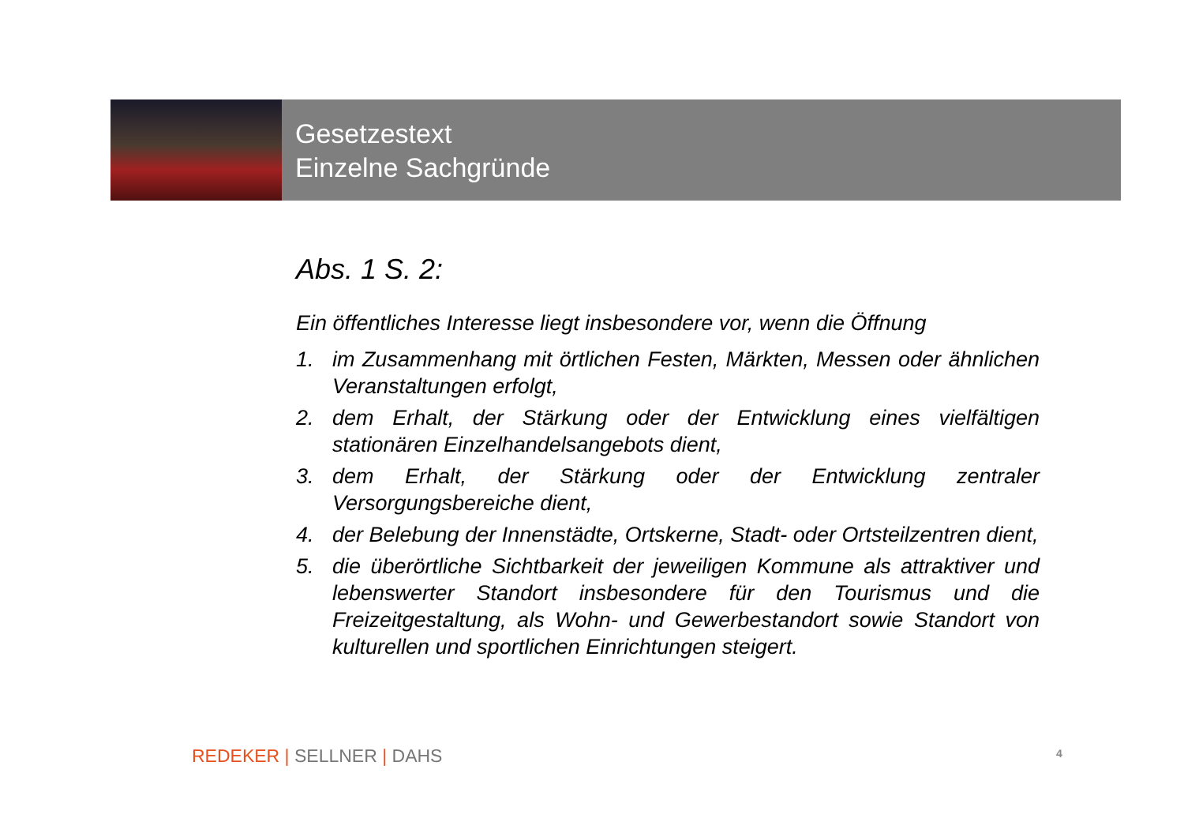Gesetzestext
Einzelne Sachgründe
Abs. 1 S. 2:
Ein öffentliches Interesse liegt insbesondere vor, wenn die Öffnung
1. im Zusammenhang mit örtlichen Festen, Märkten, Messen oder ähnlichen Veranstaltungen erfolgt,
2. dem Erhalt, der Stärkung oder der Entwicklung eines vielfältigen stationären Einzelhandelsangebots dient,
3. dem Erhalt, der Stärkung oder der Entwicklung zentraler Versorgungsbereiche dient,
4. der Belebung der Innenstädte, Ortskerne, Stadt- oder Ortsteilzentren dient,
5. die überörtliche Sichtbarkeit der jeweiligen Kommune als attraktiver und lebenswerter Standort insbesondere für den Tourismus und die Freizeitgestaltung, als Wohn- und Gewerbestandort sowie Standort von kulturellen und sportlichen Einrichtungen steigert.
REDEKER | SELLNER | DAHS 4